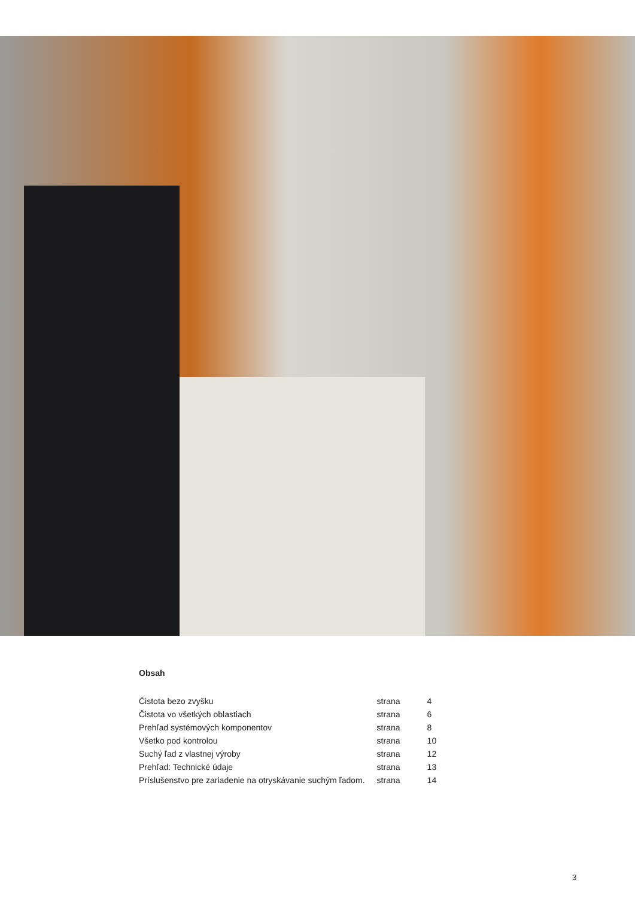Obsah
| Čistota bezo zvyšku | strana | 4 |
| Čistota vo všetkých oblastiach | strana | 6 |
| Prehľad systémových komponentov | strana | 8 |
| Všetko pod kontrolou | strana | 10 |
| Suchý ľad z vlastnej výroby | strana | 12 |
| Prehľad: Technické údaje | strana | 13 |
| Príslušenstvo pre zariadenie na otryskávanie suchým ľadom. | strana | 14 |
3